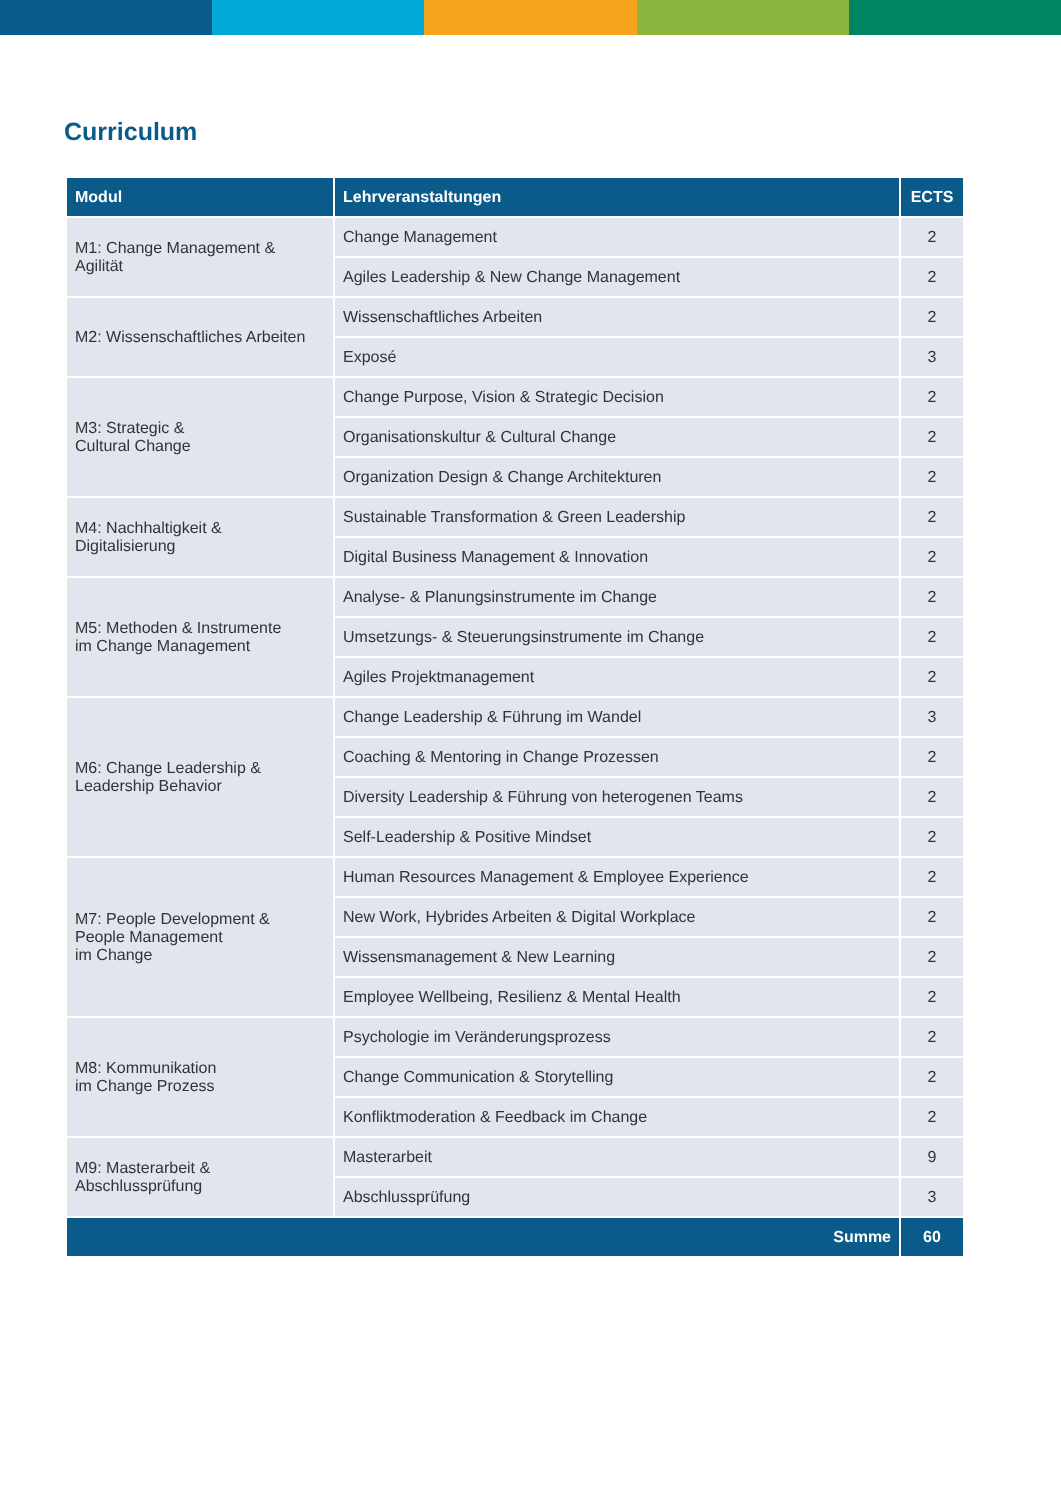Curriculum
| Modul | Lehrveranstaltungen | ECTS |
| --- | --- | --- |
| M1: Change Management & Agilität | Change Management | 2 |
| | Agiles Leadership & New Change Management | 2 |
| M2: Wissenschaftliches Arbeiten | Wissenschaftliches Arbeiten | 2 |
| | Exposé | 3 |
| M3: Strategic & Cultural Change | Change Purpose, Vision & Strategic Decision | 2 |
| | Organisationskultur & Cultural Change | 2 |
| | Organization Design & Change Architekturen | 2 |
| M4: Nachhaltigkeit & Digitalisierung | Sustainable Transformation & Green Leadership | 2 |
| | Digital Business Management & Innovation | 2 |
| M5: Methoden & Instrumente im Change Management | Analyse- & Planungsinstrumente im Change | 2 |
| | Umsetzungs- & Steuerungsinstrumente im Change | 2 |
| | Agiles Projektmanagement | 2 |
| M6: Change Leadership & Leadership Behavior | Change Leadership & Führung im Wandel | 3 |
| | Coaching & Mentoring in Change Prozessen | 2 |
| | Diversity Leadership & Führung von heterogenen Teams | 2 |
| | Self-Leadership & Positive Mindset | 2 |
| M7: People Development & People Management im Change | Human Resources Management & Employee Experience | 2 |
| | New Work, Hybrides Arbeiten & Digital Workplace | 2 |
| | Wissensmanagement & New Learning | 2 |
| | Employee Wellbeing, Resilienz & Mental Health | 2 |
| M8: Kommunikation im Change Prozess | Psychologie im Veränderungsprozess | 2 |
| | Change Communication & Storytelling | 2 |
| | Konfliktmoderation & Feedback im Change | 2 |
| M9: Masterarbeit & Abschlussprüfung | Masterarbeit | 9 |
| | Abschlussprüfung | 3 |
| Summe | | 60 |